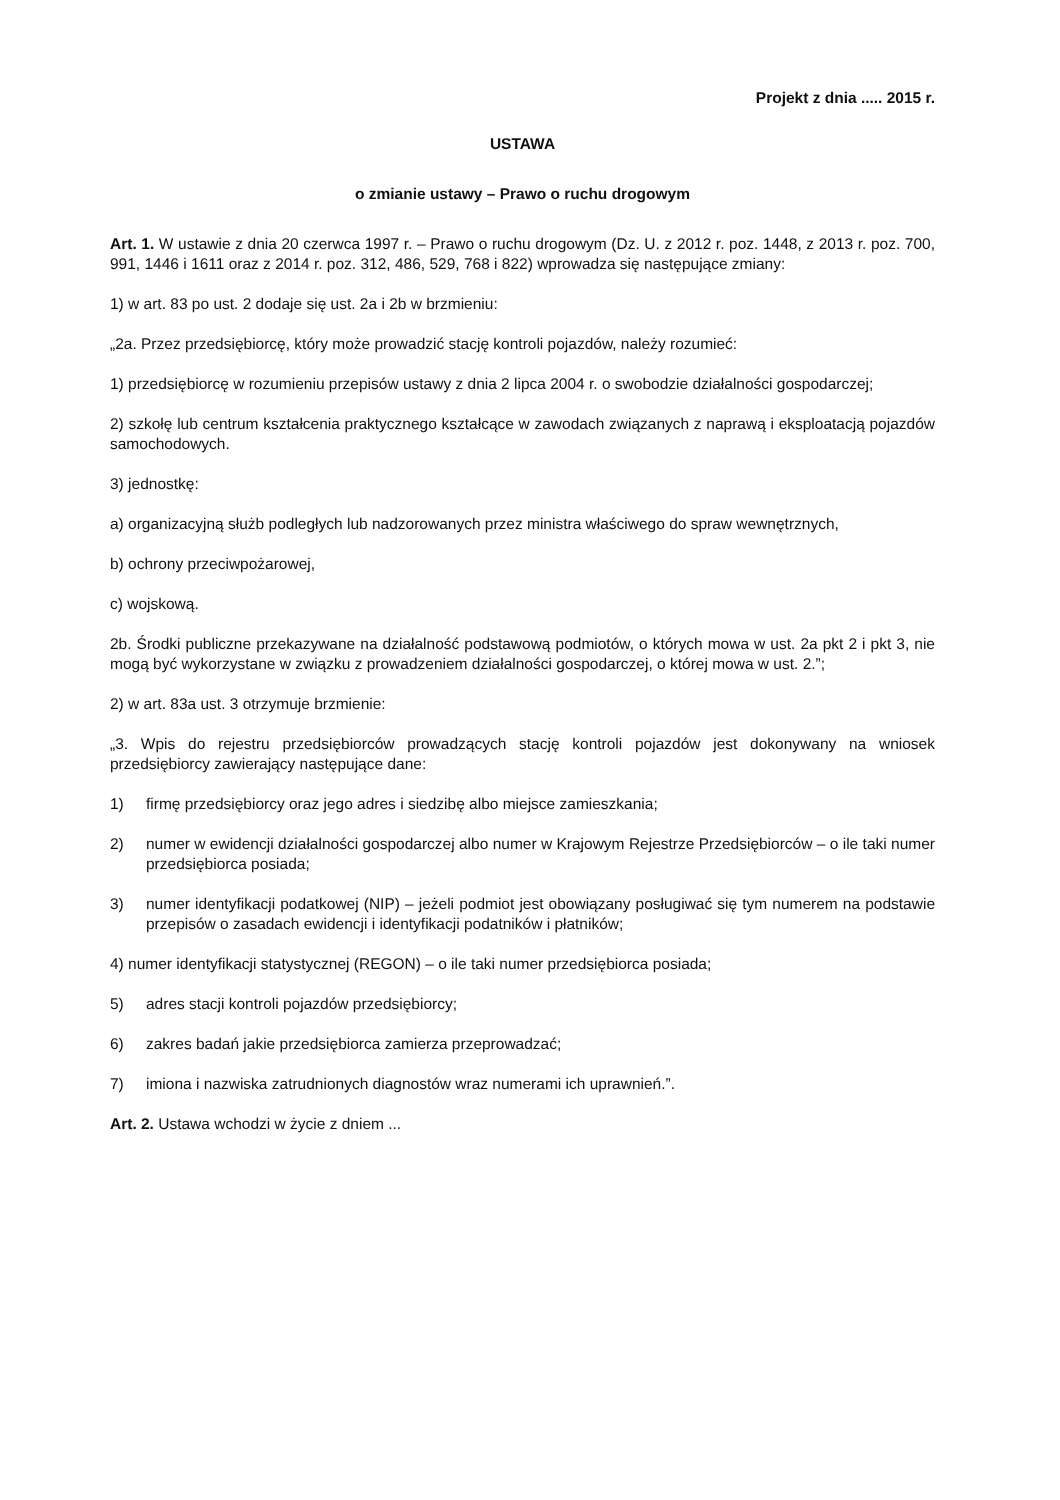Projekt z dnia ..... 2015 r.
USTAWA
o zmianie ustawy – Prawo o ruchu drogowym
Art. 1. W ustawie z dnia 20 czerwca 1997 r. – Prawo o ruchu drogowym (Dz. U. z 2012 r. poz. 1448, z 2013 r. poz. 700, 991, 1446 i 1611 oraz z 2014 r. poz. 312, 486, 529, 768 i 822) wprowadza się następujące zmiany:
1) w art. 83 po ust. 2 dodaje się ust. 2a i 2b w brzmieniu:
„2a. Przez przedsiębiorcę, który może prowadzić stację kontroli pojazdów, należy rozumieć:
1) przedsiębiorcę w rozumieniu przepisów ustawy z dnia 2 lipca 2004 r. o swobodzie działalności gospodarczej;
2) szkołę lub centrum kształcenia praktycznego kształcące w zawodach związanych z naprawą i eksploatacją pojazdów samochodowych.
3) jednostkę:
a) organizacyjną służb podległych lub nadzorowanych przez ministra właściwego do spraw wewnętrznych,
b) ochrony przeciwpożarowej,
c) wojskową.
2b. Środki publiczne przekazywane na działalność podstawową podmiotów, o których mowa w ust. 2a pkt 2 i pkt 3, nie mogą być wykorzystane w związku z prowadzeniem działalności gospodarczej, o której mowa w ust. 2.”;
2) w art. 83a ust. 3 otrzymuje brzmienie:
„3. Wpis do rejestru przedsiębiorców prowadzących stację kontroli pojazdów jest dokonywany na wniosek przedsiębiorcy zawierający następujące dane:
1) firmę przedsiębiorcy oraz jego adres i siedzibę albo miejsce zamieszkania;
2) numer w ewidencji działalności gospodarczej albo numer w Krajowym Rejestrze Przedsiębiorców – o ile taki numer przedsiębiorca posiada;
3) numer identyfikacji podatkowej (NIP) – jeżeli podmiot jest obowiązany posługiwać się tym numerem na podstawie przepisów o zasadach ewidencji i identyfikacji podatników i płatników;
4) numer identyfikacji statystycznej (REGON) – o ile taki numer przedsiębiorca posiada;
5) adres stacji kontroli pojazdów przedsiębiorcy;
6) zakres badań jakie przedsiębiorca zamierza przeprowadzać;
7) imiona i nazwiska zatrudnionych diagnostów wraz numerami ich uprawnień.”.
Art. 2. Ustawa wchodzi w życie z dniem ...